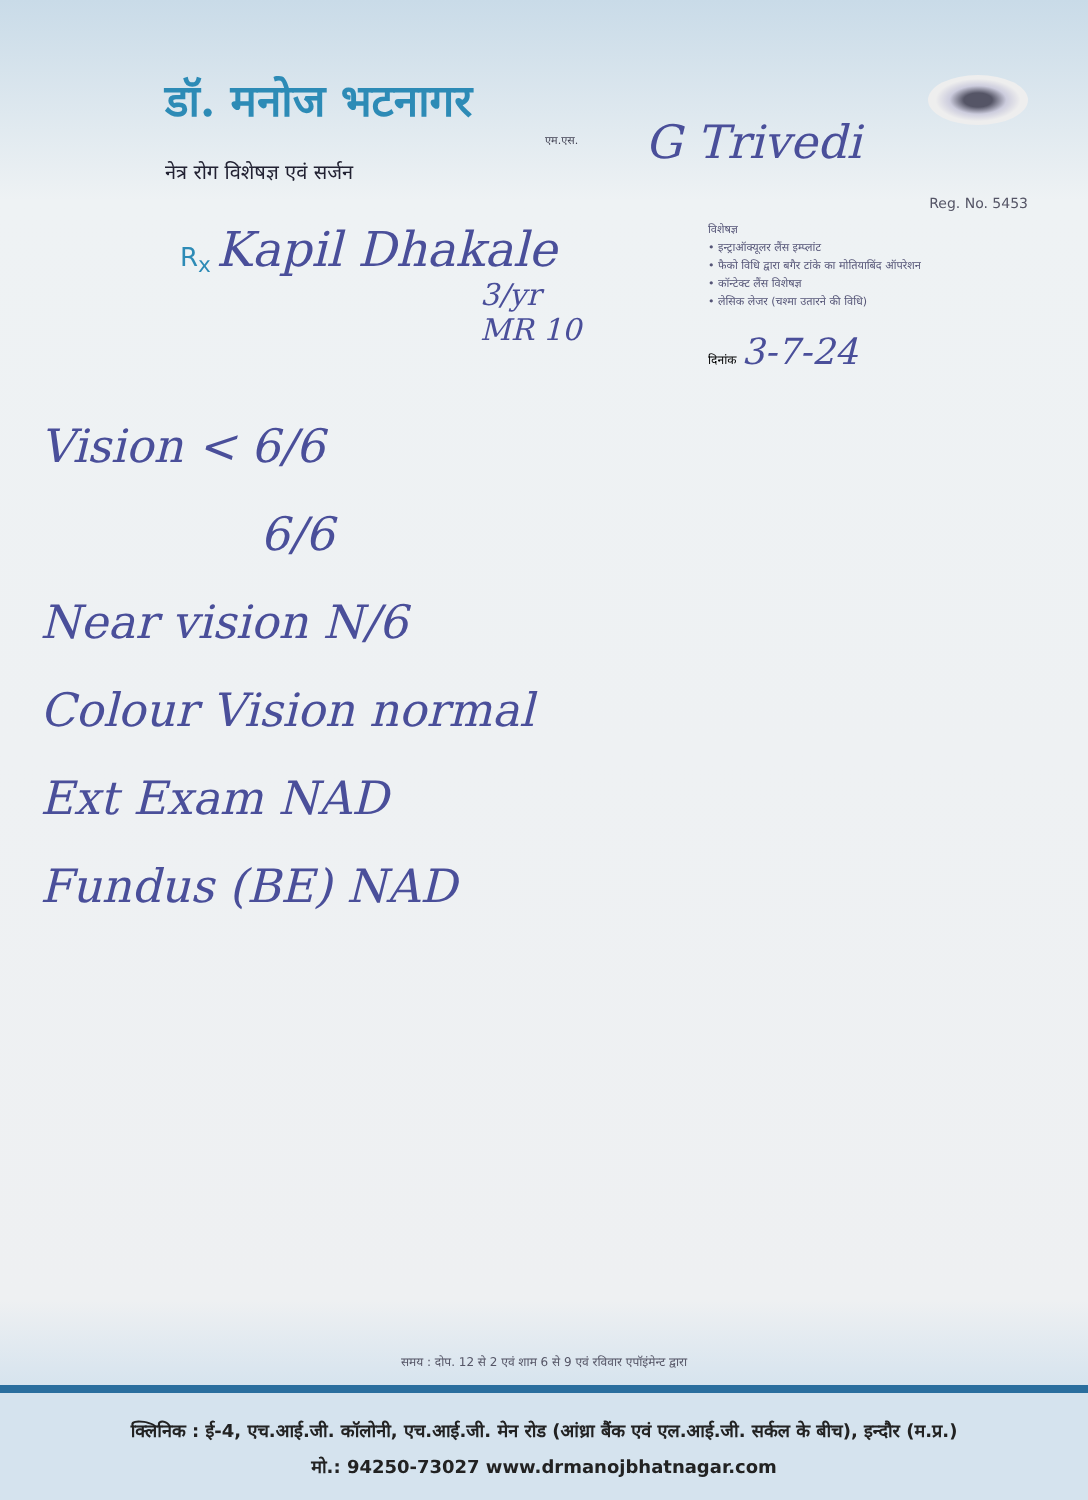डॉ. मनोज भटनागर
एम.एस.
नेत्र रोग विशेषज्ञ एवं सर्जन
G Trivedi
Reg. No. 5453
R<sub>x</sub> Kapil Dhakale
3/yr
MR 10
विशेषज्ञ
• इन्ट्राऑक्यूलर लैंस इम्प्लांट
• फैको विधि द्वारा बगैर टांके का मोतियाबिंद ऑपरेशन
• कॉन्टेक्ट लैंस विशेषज्ञ
• लेसिक लेजर (चश्मा उतारने की विधि)
दिनांक 3-7-24
Vision < 6/6
6/6
Near vision N/6
Colour Vision normal
Ext Exam NAD
Fundus (BE) NAD
समय : दोप. 12 से 2 एवं शाम 6 से 9 एवं रविवार एपॉइंमेन्ट द्वारा
क्लिनिक : ई-4, एच.आई.जी. कॉलोनी, एच.आई.जी. मेन रोड (आंध्रा बैंक एवं एल.आई.जी. सर्कल के बीच), इन्दौर (म.प्र.)
मो.: 94250-73027 www.drmanojbhatnagar.com